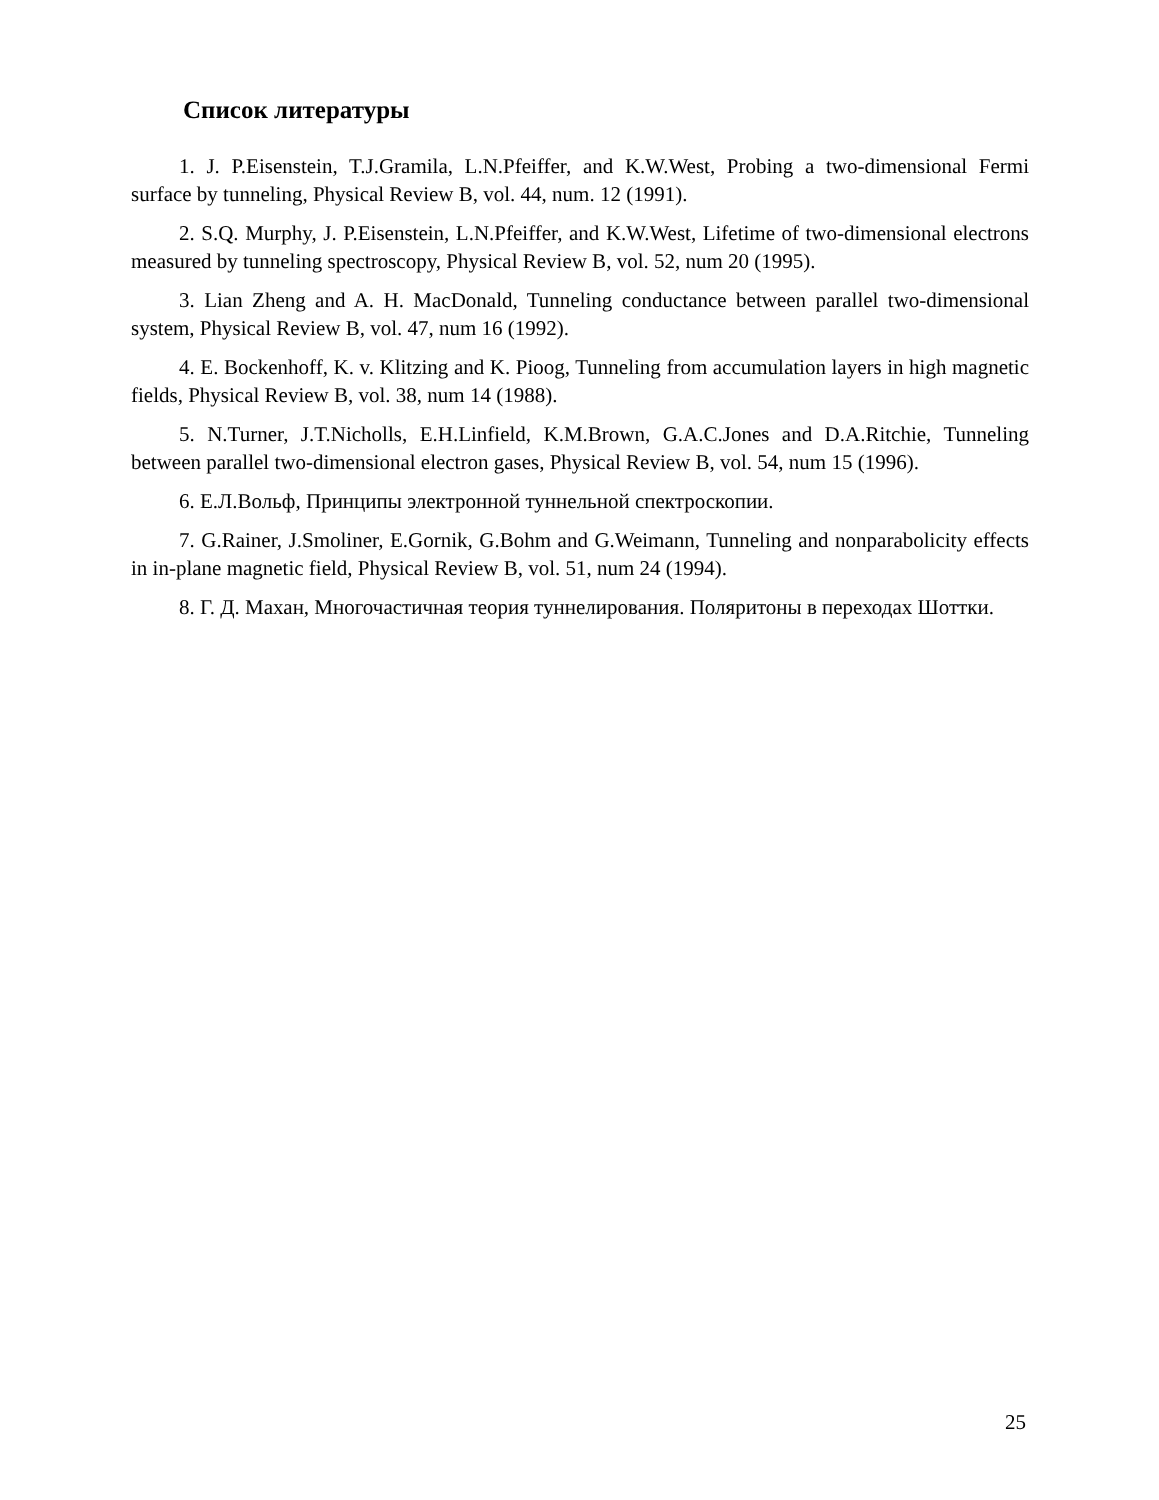Список литературы
1. J. P.Eisenstein, T.J.Gramila, L.N.Pfeiffer, and K.W.West, Probing a two-dimensional Fermi surface by tunneling, Physical Review B, vol. 44, num. 12 (1991).
2. S.Q. Murphy, J. P.Eisenstein, L.N.Pfeiffer, and K.W.West, Lifetime of two-dimensional electrons measured by tunneling spectroscopy, Physical Review B, vol. 52, num 20 (1995).
3. Lian Zheng and A. H. MacDonald, Tunneling conductance between parallel two-dimensional system, Physical Review B, vol. 47, num 16 (1992).
4. E. Bockenhoff, K. v. Klitzing and K. Pioog, Tunneling from accumulation layers in high magnetic fields, Physical Review B, vol. 38, num 14 (1988).
5. N.Turner, J.T.Nicholls, E.H.Linfield, K.M.Brown, G.A.C.Jones and D.A.Ritchie, Tunneling between parallel two-dimensional electron gases, Physical Review B, vol. 54, num 15 (1996).
6. Е.Л.Вольф, Принципы электронной туннельной спектроскопии.
7. G.Rainer, J.Smoliner, E.Gornik, G.Bohm and G.Weimann, Tunneling and nonparabolicity effects in in-plane magnetic field, Physical Review B, vol. 51, num 24 (1994).
8. Г. Д. Махан, Многочастичная теория туннелирования. Поляритоны в переходах Шоттки.
25